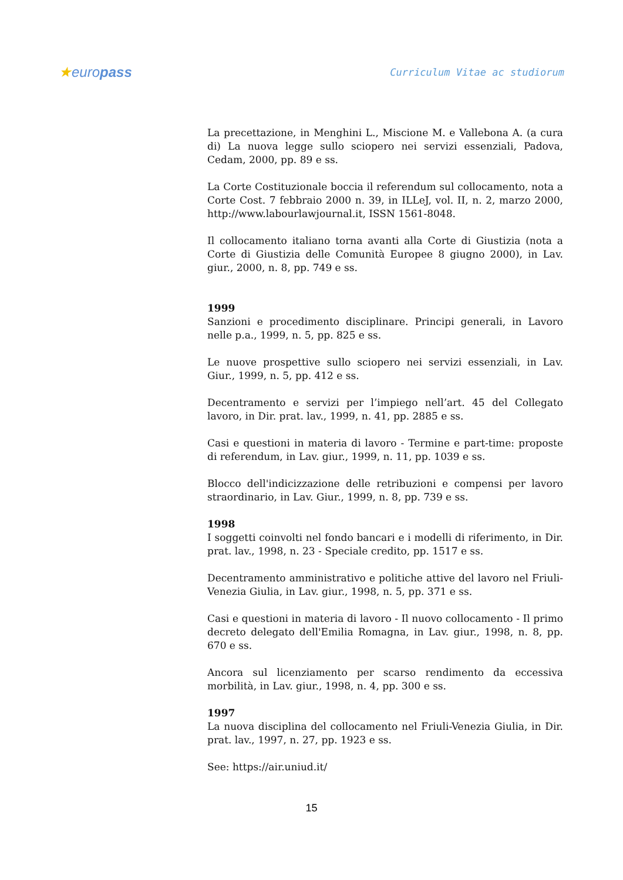★europass
Curriculum Vitae ac studiorum
La precettazione, in Menghini L., Miscione M. e Vallebona A. (a cura di) La nuova legge sullo sciopero nei servizi essenziali, Padova, Cedam, 2000, pp. 89 e ss.
La Corte Costituzionale boccia il referendum sul collocamento, nota a Corte Cost. 7 febbraio 2000 n. 39, in ILLeJ, vol. II, n. 2, marzo 2000, http://www.labourlawjournal.it, ISSN 1561-8048.
Il collocamento italiano torna avanti alla Corte di Giustizia (nota a Corte di Giustizia delle Comunità Europee 8 giugno 2000), in Lav. giur., 2000, n. 8, pp. 749 e ss.
1999
Sanzioni e procedimento disciplinare. Principi generali, in Lavoro nelle p.a., 1999, n. 5, pp. 825 e ss.
Le nuove prospettive sullo sciopero nei servizi essenziali, in Lav. Giur., 1999, n. 5, pp. 412 e ss.
Decentramento e servizi per l’impiego nell’art. 45 del Collegato lavoro, in Dir. prat. lav., 1999, n. 41, pp. 2885 e ss.
Casi e questioni in materia di lavoro - Termine e part-time: proposte di referendum, in Lav. giur., 1999, n. 11, pp. 1039 e ss.
Blocco dell'indicizzazione delle retribuzioni e compensi per lavoro straordinario, in Lav. Giur., 1999, n. 8, pp. 739 e ss.
1998
I soggetti coinvolti nel fondo bancari e i modelli di riferimento, in Dir. prat. lav., 1998, n. 23 - Speciale credito, pp. 1517 e ss.
Decentramento amministrativo e politiche attive del lavoro nel Friuli-Venezia Giulia, in Lav. giur., 1998, n. 5, pp. 371 e ss.
Casi e questioni in materia di lavoro - Il nuovo collocamento - Il primo decreto delegato dell'Emilia Romagna, in Lav. giur., 1998, n. 8, pp. 670 e ss.
Ancora sul licenziamento per scarso rendimento da eccessiva morbilità, in Lav. giur., 1998, n. 4, pp. 300 e ss.
1997
La nuova disciplina del collocamento nel Friuli-Venezia Giulia, in Dir. prat. lav., 1997, n. 27, pp. 1923 e ss.
See: https://air.uniud.it/
15